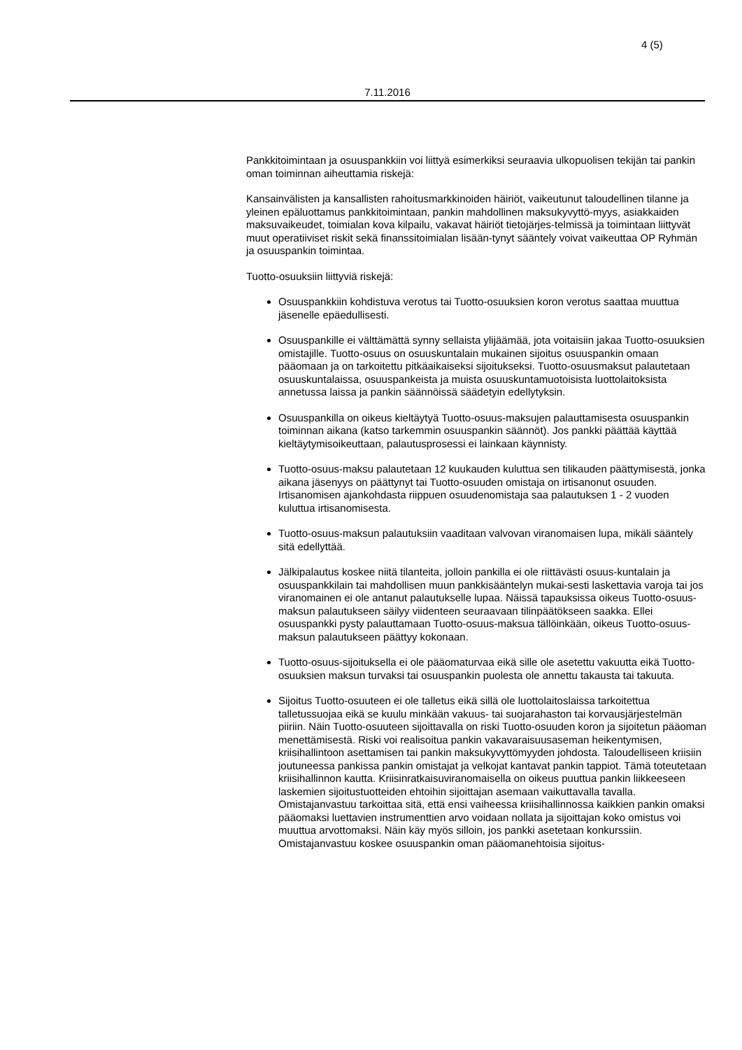4 (5)
7.11.2016
Pankkitoimintaan ja osuuspankkiin voi liittyä esimerkiksi seuraavia ulkopuolisen tekijän tai pankin oman toiminnan aiheuttamia riskejä:
Kansainvälisten ja kansallisten rahoitusmarkkinoiden häiriöt, vaikeutunut taloudellinen tilanne ja yleinen epäluottamus pankkitoimintaan, pankin mahdollinen maksukyvyttö-myys, asiakkaiden maksuvaikeudet, toimialan kova kilpailu, vakavat häiriöt tietojärjes-telmissä ja toimintaan liittyvät muut operatiiviset riskit sekä finanssitoimialan lisään-tynyt sääntely voivat vaikeuttaa OP Ryhmän ja osuuspankin toimintaa.
Tuotto-osuuksiin liittyviä riskejä:
Osuuspankkiin kohdistuva verotus tai Tuotto-osuuksien koron verotus saattaa muuttua jäsenelle epäedullisesti.
Osuuspankille ei välttämättä synny sellaista ylijäämää, jota voitaisiin jakaa Tuotto-osuuksien omistajille. Tuotto-osuus on osuuskuntalain mukainen sijoitus osuuspankin omaan pääomaan ja on tarkoitettu pitkäaikaiseksi sijoitukseksi. Tuotto-osuusmaksut palautetaan osuuskuntalaissa, osuuspankeista ja muista osuuskuntamuotoisista luottolaitoksista annetussa laissa ja pankin säännöissä säädetyin edellytyksin.
Osuuspankilla on oikeus kieltäytyä Tuotto-osuus-maksujen palauttamisesta osuuspankin toiminnan aikana (katso tarkemmin osuuspankin säännöt). Jos pankki päättää käyttää kieltäytymisoikeuttaan, palautusprosessi ei lainkaan käynnisty.
Tuotto-osuus-maksu palautetaan 12 kuukauden kuluttua sen tilikauden päättymisestä, jonka aikana jäsenyys on päättynyt tai Tuotto-osuuden omistaja on irtisanonut osuuden. Irtisanomisen ajankohdasta riippuen osuudenomistaja saa palautuksen 1 - 2 vuoden kuluttua irtisanomisesta.
Tuotto-osuus-maksun palautuksiin vaaditaan valvovan viranomaisen lupa, mikäli sääntely sitä edellyttää.
Jälkipalautus koskee niitä tilanteita, jolloin pankilla ei ole riittävästi osuus-kuntalain ja osuuspankkilain tai mahdollisen muun pankkisääntelyn mukai-sesti laskettavia varoja tai jos viranomainen ei ole antanut palautukselle lupaa. Näissä tapauksissa oikeus Tuotto-osuus-maksun palautukseen säilyy viidenteen seuraavaan tilinpäätökseen saakka. Ellei osuuspankki pysty palauttamaan Tuotto-osuus-maksua tällöinkään, oikeus Tuotto-osuus-maksun palautukseen päättyy kokonaan.
Tuotto-osuus-sijoituksella ei ole pääomaturvaa eikä sille ole asetettu vakuutta eikä Tuotto-osuuksien maksun turvaksi tai osuuspankin puolesta ole annettu takausta tai takuuta.
Sijoitus Tuotto-osuuteen ei ole talletus eikä sillä ole luottolaitoslaissa tarkoitettua talletussuojaa eikä se kuulu minkään vakuus- tai suojarahaston tai korvausjärjestelmän piiriin. Näin Tuotto-osuuteen sijoittavalla on riski Tuotto-osuuden koron ja sijoitetun pääoman menettämisestä. Riski voi realisoitua pankin vakavaraisuusaseman heikentymisen, kriisihallintoon asettamisen tai pankin maksukyvyttömyyden johdosta. Taloudelliseen kriisiin joutuneessa pankissa pankin omistajat ja velkojat kantavat pankin tappiot. Tämä toteutetaan kriisihallinnon kautta. Kriisinratkaisuviranomaisella on oikeus puuttua pankin liikkeeseen laskemien sijoitustuotteiden ehtoihin sijoittajan asemaan vaikuttavalla tavalla. Omistajanvastuu tarkoittaa sitä, että ensi vaiheessa kriisihallinnossa kaikkien pankin omaksi pääomaksi luettavien instrumenttien arvo voidaan nollata ja sijoittajan koko omistus voi muuttua arvottomaksi. Näin käy myös silloin, jos pankki asetetaan konkurssiin. Omistajanvastuu koskee osuuspankin oman pääomanehtoisia sijoitus-